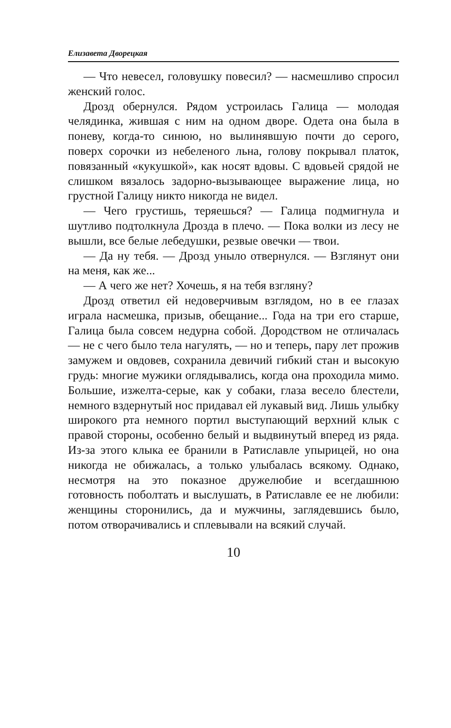Елизавета Дворецкая
— Что невесел, головушку повесил? — насмешливо спросил женский голос.
Дрозд обернулся. Рядом устроилась Галица — молодая челядинка, жившая с ним на одном дворе. Одета она была в поневу, когда-то синюю, но вылинявшую почти до серого, поверх сорочки из небеленого льна, голову покрывал платок, повязанный «кукушкой», как носят вдовы. С вдовьей срядой не слишком вязалось задорно-вызывающее выражение лица, но грустной Галицу никто никогда не видел.
— Чего грустишь, теряешься? — Галица подмигнула и шутливо подтолкнула Дрозда в плечо. — Пока волки из лесу не вышли, все белые лебедушки, резвые овечки — твои.
— Да ну тебя. — Дрозд уныло отвернулся. — Взглянут они на меня, как же...
— А чего же нет? Хочешь, я на тебя взгляну?
Дрозд ответил ей недоверчивым взглядом, но в ее глазах играла насмешка, призыв, обещание... Года на три его старше, Галица была совсем недурна собой. Дородством не отличалась — не с чего было тела нагулять, — но и теперь, пару лет прожив замужем и овдовев, сохранила девичий гибкий стан и высокую грудь: многие мужики оглядывались, когда она проходила мимо. Большие, изжелта-серые, как у собаки, глаза весело блестели, немного вздернутый нос придавал ей лукавый вид. Лишь улыбку широкого рта немного портил выступающий верхний клык с правой стороны, особенно белый и выдвинутый вперед из ряда. Из-за этого клыка ее бранили в Ратиславле упырицей, но она никогда не обижалась, а только улыбалась всякому. Однако, несмотря на это показное дружелюбие и всегдашнюю готовность поболтать и выслушать, в Ратиславле ее не любили: женщины сторонились, да и мужчины, заглядевшись было, потом отворачивались и сплевывали на всякий случай.
10